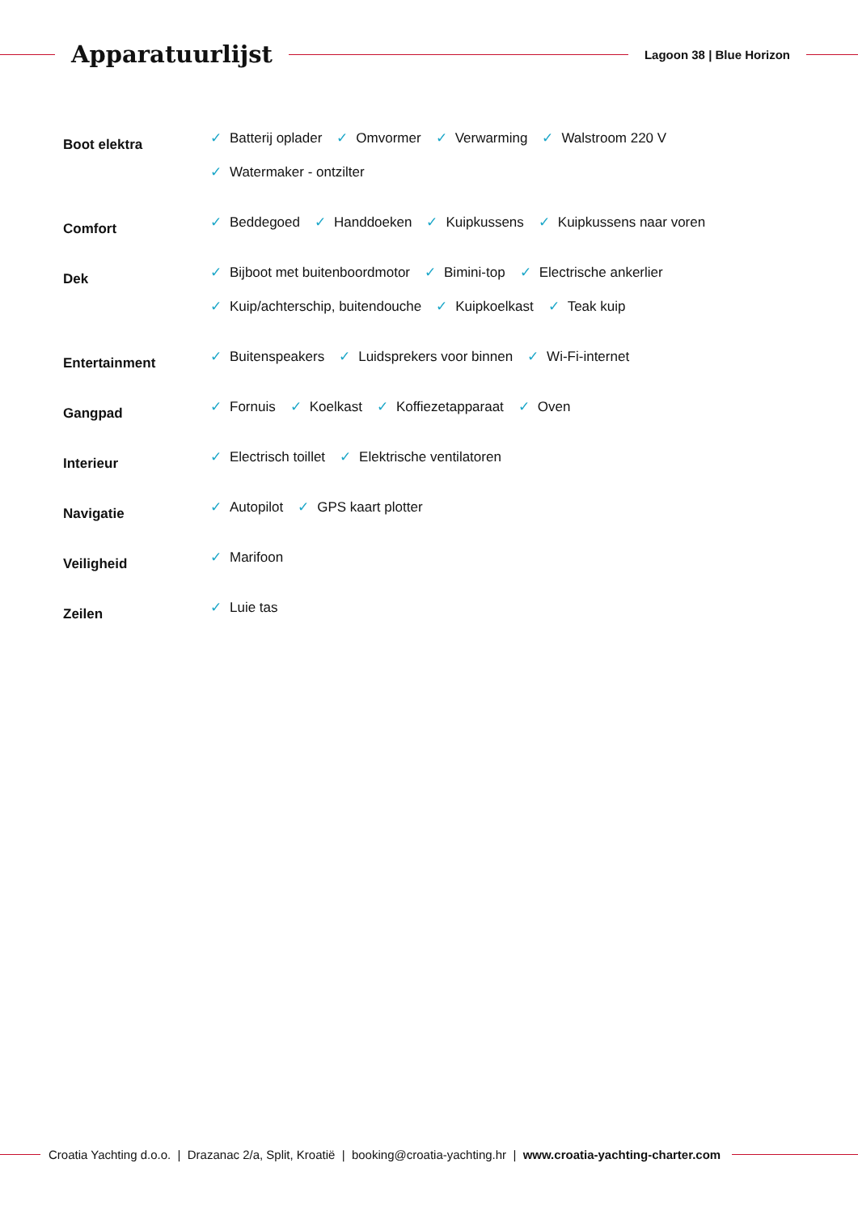Apparatuurlijst
Lagoon 38 | Blue Horizon
| Boot elektra | ✓ Batterij oplader ✓ Omvormer ✓ Verwarming ✓ Walstroom 220 V ✓ Watermaker - ontzilter |
| Comfort | ✓ Beddegoed ✓ Handdoeken ✓ Kuipkussens ✓ Kuipkussens naar voren |
| Dek | ✓ Bijboot met buitenboordmotor ✓ Bimini-top ✓ Electrische ankerlier ✓ Kuip/achterschip, buitendouche ✓ Kuipkoelkast ✓ Teak kuip |
| Entertainment | ✓ Buitenspeakers ✓ Luidsprekers voor binnen ✓ Wi-Fi-internet |
| Gangpad | ✓ Fornuis ✓ Koelkast ✓ Koffiezetapparaat ✓ Oven |
| Interieur | ✓ Electrisch toillet ✓ Elektrische ventilatoren |
| Navigatie | ✓ Autopilot ✓ GPS kaart plotter |
| Veiligheid | ✓ Marifoon |
| Zeilen | ✓ Luie tas |
Croatia Yachting d.o.o. | Drazanac 2/a, Split, Kroatië | booking@croatia-yachting.hr | www.croatia-yachting-charter.com